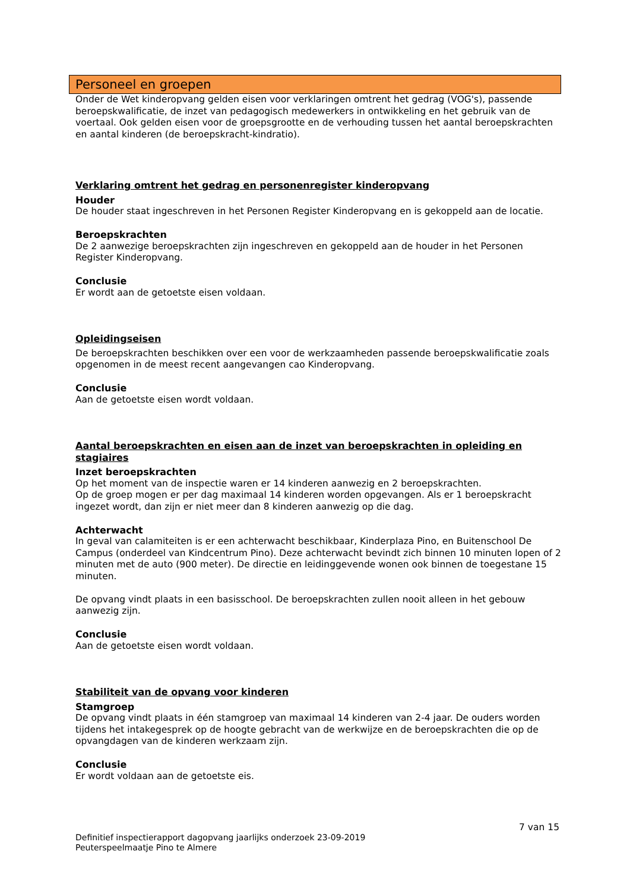Personeel en groepen
Onder de Wet kinderopvang gelden eisen voor verklaringen omtrent het gedrag (VOG's), passende beroepskwalificatie, de inzet van pedagogisch medewerkers in ontwikkeling en het gebruik van de voertaal. Ook gelden eisen voor de groepsgrootte en de verhouding tussen het aantal beroepskrachten en aantal kinderen (de beroepskracht-kindratio).
Verklaring omtrent het gedrag en personenregister kinderopvang
Houder
De houder staat ingeschreven in het Personen Register Kinderopvang en is gekoppeld aan de locatie.
Beroepskrachten
De 2 aanwezige beroepskrachten zijn ingeschreven en gekoppeld aan de houder in het Personen Register Kinderopvang.
Conclusie
Er wordt aan de getoetste eisen voldaan.
Opleidingseisen
De beroepskrachten beschikken over een voor de werkzaamheden passende beroepskwalificatie zoals opgenomen in de meest recent aangevangen cao Kinderopvang.
Conclusie
Aan de getoetste eisen wordt voldaan.
Aantal beroepskrachten en eisen aan de inzet van beroepskrachten in opleiding en stagiaires
Inzet beroepskrachten
Op het moment van de inspectie waren er 14 kinderen aanwezig en 2 beroepskrachten.
Op de groep mogen er per dag maximaal 14 kinderen worden opgevangen. Als er 1 beroepskracht ingezet wordt, dan zijn er niet meer dan 8 kinderen aanwezig op die dag.
Achterwacht
In geval van calamiteiten is er een achterwacht beschikbaar, Kinderplaza Pino, en Buitenschool De Campus (onderdeel van Kindcentrum Pino). Deze achterwacht bevindt zich binnen 10 minuten lopen of 2 minuten met de auto (900 meter). De directie en leidinggevende wonen ook binnen de toegestane 15 minuten.
De opvang vindt plaats in een basisschool. De beroepskrachten zullen nooit alleen in het gebouw aanwezig zijn.
Conclusie
Aan de getoetste eisen wordt voldaan.
Stabiliteit van de opvang voor kinderen
Stamgroep
De opvang vindt plaats in één stamgroep van maximaal 14 kinderen van 2-4 jaar. De ouders worden tijdens het intakegesprek op de hoogte gebracht van de werkwijze en de beroepskrachten die op de opvangdagen van de kinderen werkzaam zijn.
Conclusie
Er wordt voldaan aan de getoetste eis.
7 van 15
Definitief inspectierapport dagopvang jaarlijks onderzoek 23-09-2019
Peuterspeelmaatje Pino te Almere